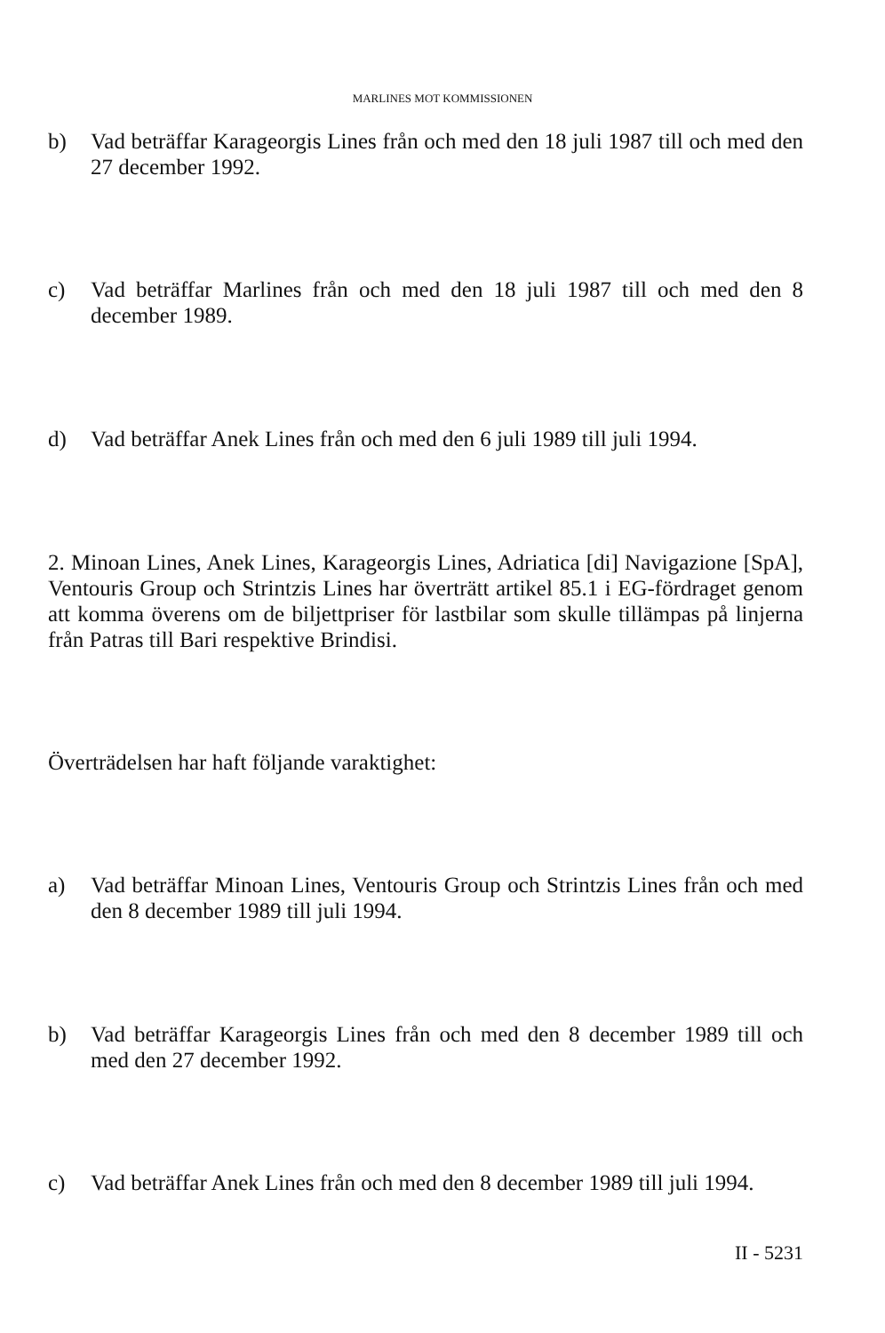MARLINES MOT KOMMISSIONEN
b) Vad beträffar Karageorgis Lines från och med den 18 juli 1987 till och med den 27 december 1992.
c) Vad beträffar Marlines från och med den 18 juli 1987 till och med den 8 december 1989.
d) Vad beträffar Anek Lines från och med den 6 juli 1989 till juli 1994.
2. Minoan Lines, Anek Lines, Karageorgis Lines, Adriatica [di] Navigazione [SpA], Ventouris Group och Strintzis Lines har överträtt artikel 85.1 i EG-fördraget genom att komma överens om de biljettpriser för lastbilar som skulle tillämpas på linjerna från Patras till Bari respektive Brindisi.
Överträdelsen har haft följande varaktighet:
a) Vad beträffar Minoan Lines, Ventouris Group och Strintzis Lines från och med den 8 december 1989 till juli 1994.
b) Vad beträffar Karageorgis Lines från och med den 8 december 1989 till och med den 27 december 1992.
c) Vad beträffar Anek Lines från och med den 8 december 1989 till juli 1994.
II - 5231